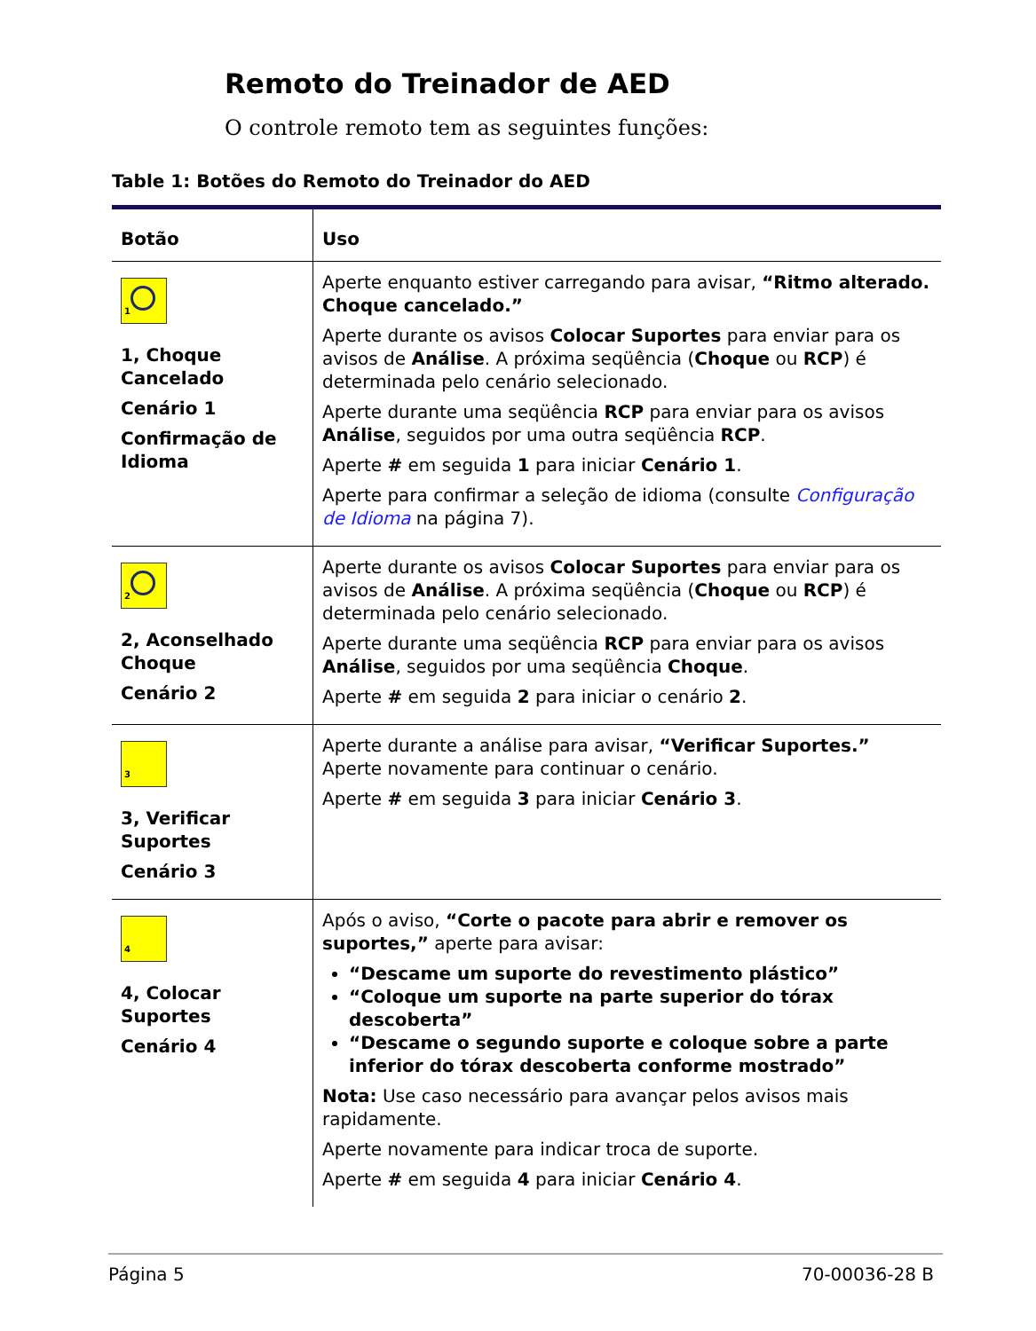Remoto do Treinador de AED
O controle remoto tem as seguintes funções:
Table 1: Botões do Remoto do Treinador do AED
| Botão | Uso |
| --- | --- |
| 1 1, Choque Cancelado Cenário 1 Confirmação de Idioma | Aperte enquanto estiver carregando para avisar, “Ritmo alterado. Choque cancelado.” Aperte durante os avisos Colocar Suportes para enviar para os avisos de Análise . A próxima seqüência ( Choque ou RCP ) é determinada pelo cenário selecionado. Aperte durante uma seqüência RCP para enviar para os avisos Análise , seguidos por uma outra seqüência RCP . Aperte # em seguida 1 para iniciar Cenário 1 . Aperte para confirmar a seleção de idioma (consulte Configuração de Idioma na página 7). |
| 2 2, Aconselhado Choque Cenário 2 | Aperte durante os avisos Colocar Suportes para enviar para os avisos de Análise . A próxima seqüência ( Choque ou RCP ) é determinada pelo cenário selecionado. Aperte durante uma seqüência RCP para enviar para os avisos Análise , seguidos por uma seqüência Choque . Aperte # em seguida 2 para iniciar o cenário 2 . |
| 3 3, Verificar Suportes Cenário 3 | Aperte durante a análise para avisar, “Verificar Suportes.” Aperte novamente para continuar o cenário. Aperte # em seguida 3 para iniciar Cenário 3 . |
| 4 4, Colocar Suportes Cenário 4 | Após o aviso, “Corte o pacote para abrir e remover os suportes,” aperte para avisar: “Descame um suporte do revestimento plástico” “Coloque um suporte na parte superior do tórax descoberta” “Descame o segundo suporte e coloque sobre a parte inferior do tórax descoberta conforme mostrado” Nota: Use caso necessário para avançar pelos avisos mais rapidamente. Aperte novamente para indicar troca de suporte. Aperte # em seguida 4 para iniciar Cenário 4 . |
Página 5 70-00036-28 B